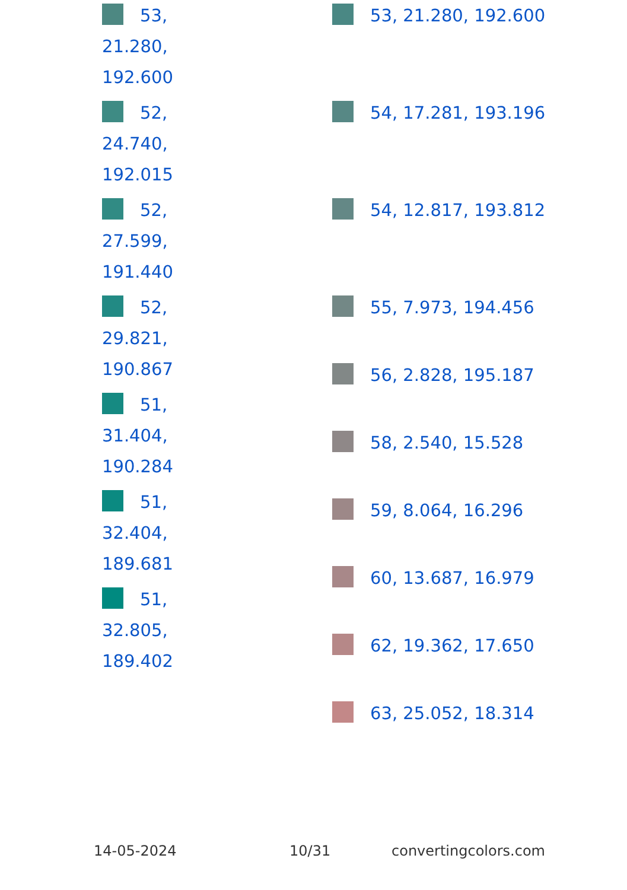53, 21.280, 192.600
52, 24.740, 192.015
52, 27.599, 191.440
52, 29.821, 190.867
51, 31.404, 190.284
51, 32.404, 189.681
51, 32.805, 189.402
53, 21.280, 192.600
54, 17.281, 193.196
54, 12.817, 193.812
55, 7.973, 194.456
56, 2.828, 195.187
58, 2.540, 15.528
59, 8.064, 16.296
60, 13.687, 16.979
62, 19.362, 17.650
63, 25.052, 18.314
14-05-2024 10/31 convertingcolors.com